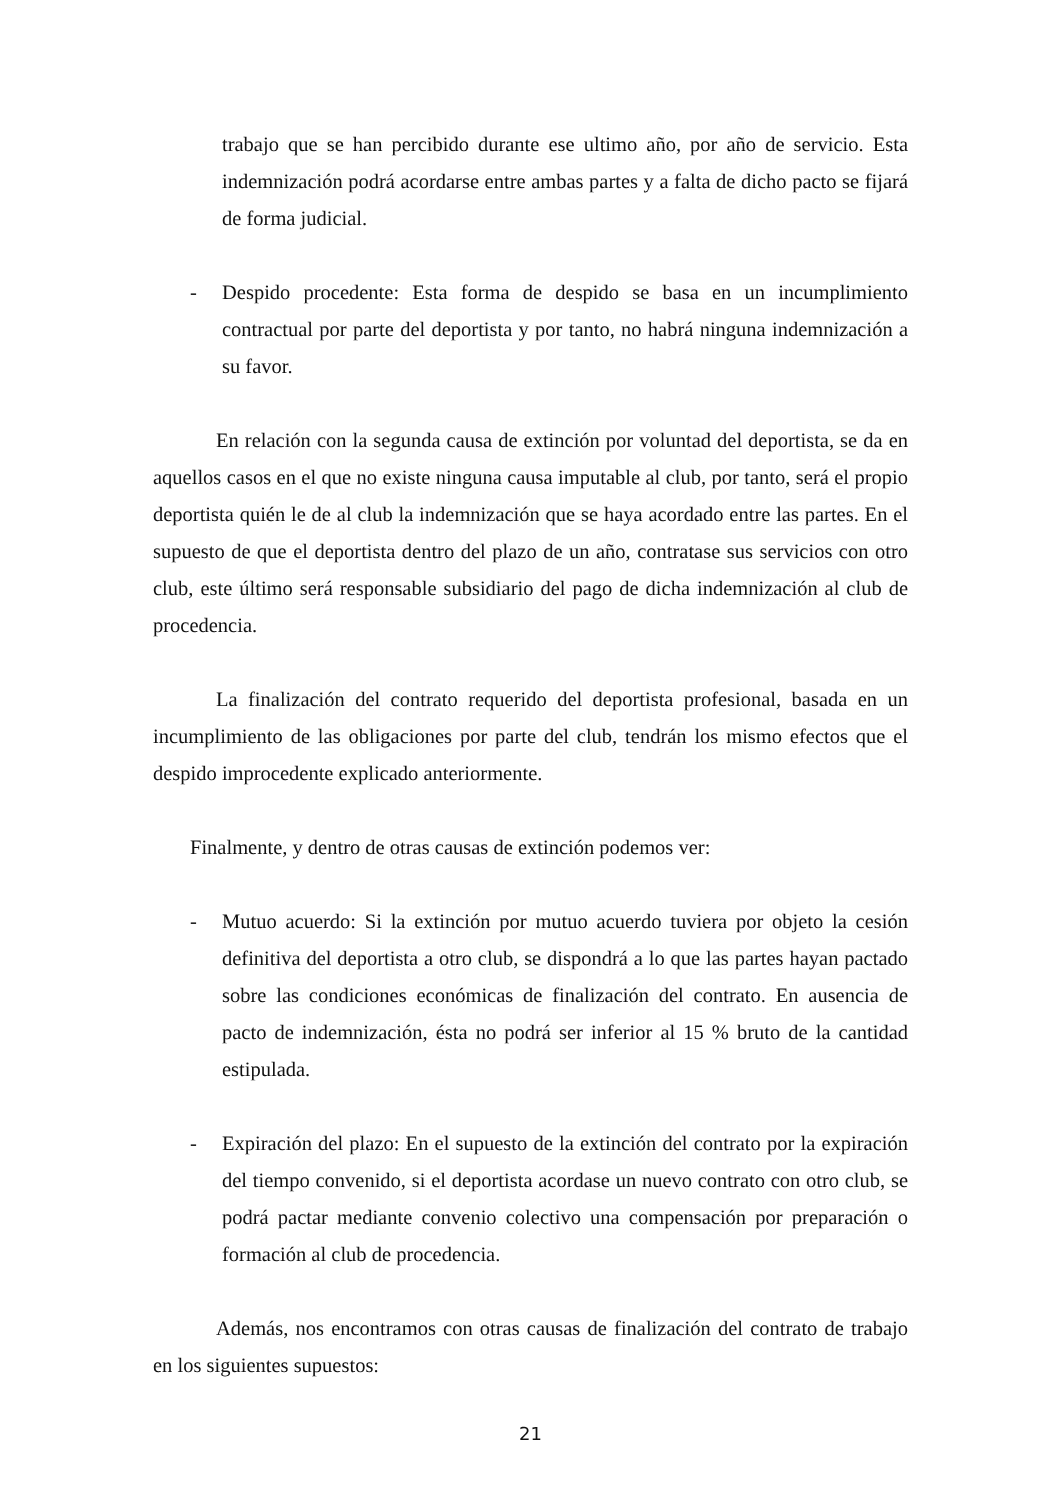trabajo que se han percibido durante ese ultimo año, por año de servicio. Esta indemnización podrá acordarse entre ambas partes y a falta de dicho pacto se fijará de forma judicial.
- Despido procedente: Esta forma de despido se basa en un incumplimiento contractual por parte del deportista y por tanto, no habrá ninguna indemnización a su favor.
En relación con la segunda causa de extinción por voluntad del deportista, se da en aquellos casos en el que no existe ninguna causa imputable al club, por tanto, será el propio deportista quién le de al club la indemnización que se haya acordado entre las partes. En el supuesto de que el deportista dentro del plazo de un año, contratase sus servicios con otro club, este último será responsable subsidiario del pago de dicha indemnización al club de procedencia.
La finalización del contrato requerido del deportista profesional, basada en un incumplimiento de las obligaciones por parte del club, tendrán los mismo efectos que el despido improcedente explicado anteriormente.
Finalmente, y dentro de otras causas de extinción podemos ver:
- Mutuo acuerdo: Si la extinción por mutuo acuerdo tuviera por objeto la cesión definitiva del deportista a otro club, se dispondrá a lo que las partes hayan pactado sobre las condiciones económicas de finalización del contrato. En ausencia de pacto de indemnización, ésta no podrá ser inferior al 15 % bruto de la cantidad estipulada.
- Expiración del plazo: En el supuesto de la extinción del contrato por la expiración del tiempo convenido, si el deportista acordase un nuevo contrato con otro club, se podrá pactar mediante convenio colectivo una compensación por preparación o formación al club de procedencia.
Además, nos encontramos con otras causas de finalización del contrato de trabajo en los siguientes supuestos:
21